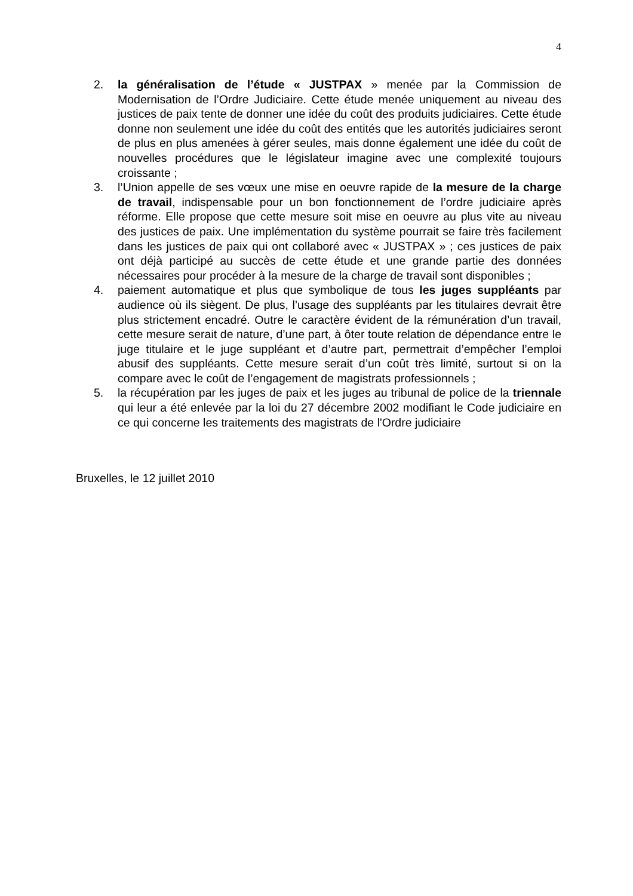4
2. la généralisation de l’étude « JUSTPAX » menée par la Commission de Modernisation de l’Ordre Judiciaire. Cette étude menée uniquement au niveau des justices de paix tente de donner une idée du coût des produits judiciaires. Cette étude donne non seulement une idée du coût des entités que les autorités judiciaires seront de plus en plus amenées à gérer seules, mais donne également une idée du coût de nouvelles procédures que le législateur imagine avec une complexité toujours croissante ;
3. l’Union appelle de ses vœux une mise en oeuvre rapide de la mesure de la charge de travail, indispensable pour un bon fonctionnement de l’ordre judiciaire après réforme. Elle propose que cette mesure soit mise en oeuvre au plus vite au niveau des justices de paix. Une implémentation du système pourrait se faire très facilement dans les justices de paix qui ont collaboré avec « JUSTPAX » ; ces justices de paix ont déjà participé au succès de cette étude et une grande partie des données nécessaires pour procéder à la mesure de la charge de travail sont disponibles ;
4. paiement automatique et plus que symbolique de tous les juges suppléants par audience où ils siègent. De plus, l’usage des suppléants par les titulaires devrait être plus strictement encadré. Outre le caractère évident de la rémunération d’un travail, cette mesure serait de nature, d’une part, à ôter toute relation de dépendance entre le juge titulaire et le juge suppléant et d’autre part, permettrait d’empêcher l’emploi abusif des suppléants. Cette mesure serait d’un coût très limité, surtout si on la compare avec le coût de l’engagement de magistrats professionnels ;
5. la récupération par les juges de paix et les juges au tribunal de police de la triennale qui leur a été enlevée par la loi du 27 décembre 2002 modifiant le Code judiciaire en ce qui concerne les traitements des magistrats de l'Ordre judiciaire
Bruxelles, le 12 juillet 2010